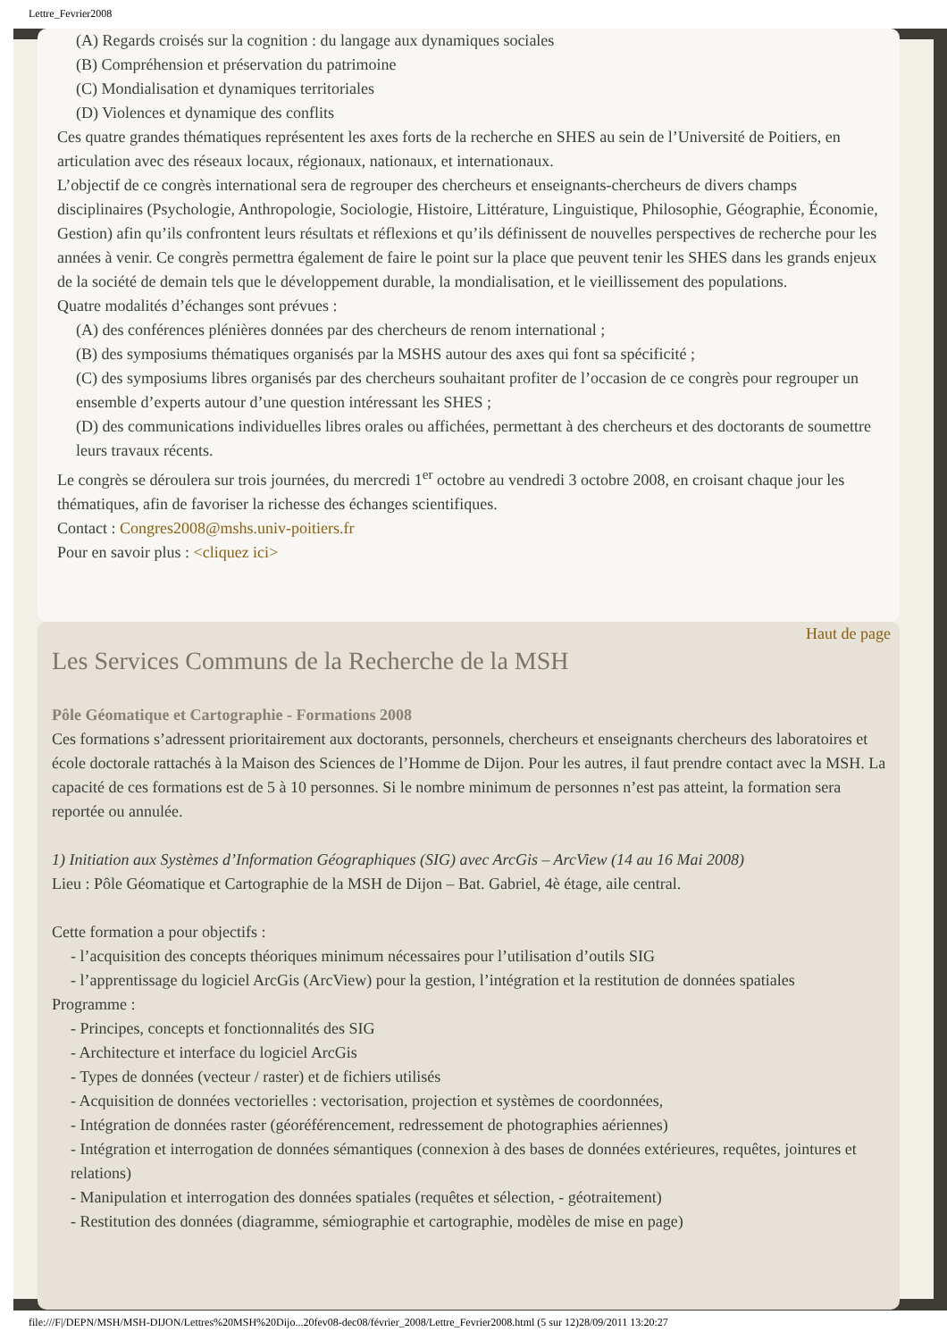Lettre_Fevrier2008
(A) Regards croisés sur la cognition : du langage aux dynamiques sociales
(B) Compréhension et préservation du patrimoine
(C) Mondialisation et dynamiques territoriales
(D) Violences et dynamique des conflits
Ces quatre grandes thématiques représentent les axes forts de la recherche en SHES au sein de l’Université de Poitiers, en articulation avec des réseaux locaux, régionaux, nationaux, et internationaux.
L’objectif de ce congrès international sera de regrouper des chercheurs et enseignants-chercheurs de divers champs disciplinaires (Psychologie, Anthropologie, Sociologie, Histoire, Littérature, Linguistique, Philosophie, Géographie, Économie, Gestion) afin qu’ils confrontent leurs résultats et réflexions et qu’ils définissent de nouvelles perspectives de recherche pour les années à venir. Ce congrès permettra également de faire le point sur la place que peuvent tenir les SHES dans les grands enjeux de la société de demain tels que le développement durable, la mondialisation, et le vieillissement des populations.
Quatre modalités d’échanges sont prévues :
(A) des conférences plénières données par des chercheurs de renom international ;
(B) des symposiums thématiques organisés par la MSHS autour des axes qui font sa spécificité ;
(C) des symposiums libres organisés par des chercheurs souhaitant profiter de l’occasion de ce congrès pour regrouper un ensemble d’experts autour d’une question intéressant les SHES ;
(D) des communications individuelles libres orales ou affichées, permettant à des chercheurs et des doctorants de soumettre leurs travaux récents.
Le congrès se déroulera sur trois journées, du mercredi 1<sup>er</sup> octobre au vendredi 3 octobre 2008, en croisant chaque jour les thématiques, afin de favoriser la richesse des échanges scientifiques.
Contact : Congres2008@mshs.univ-poitiers.fr
Pour en savoir plus : <cliquez ici>
Haut de page
Les Services Communs de la Recherche de la MSH
Pôle Géomatique et Cartographie - Formations 2008
Ces formations s’adressent prioritairement aux doctorants, personnels, chercheurs et enseignants chercheurs des laboratoires et école doctorale rattachés à la Maison des Sciences de l’Homme de Dijon. Pour les autres, il faut prendre contact avec la MSH. La capacité de ces formations est de 5 à 10 personnes. Si le nombre minimum de personnes n’est pas atteint, la formation sera reportée ou annulée.
1) Initiation aux Systèmes d’Information Géographiques (SIG) avec ArcGis – ArcView (14 au 16 Mai 2008)
Lieu : Pôle Géomatique et Cartographie de la MSH de Dijon – Bat. Gabriel, 4è étage, aile central.
Cette formation a pour objectifs :
- l’acquisition des concepts théoriques minimum nécessaires pour l’utilisation d’outils SIG
- l’apprentissage du logiciel ArcGis (ArcView) pour la gestion, l’intégration et la restitution de données spatiales
Programme :
- Principes, concepts et fonctionnalités des SIG
- Architecture et interface du logiciel ArcGis
- Types de données (vecteur / raster) et de fichiers utilisés
- Acquisition de données vectorielles : vectorisation, projection et systèmes de coordonnées,
- Intégration de données raster (géoréférencement, redressement de photographies aériennes)
- Intégration et interrogation de données sémantiques (connexion à des bases de données extérieures, requêtes, jointures et relations)
- Manipulation et interrogation des données spatiales (requêtes et sélection, - géotraitement)
- Restitution des données (diagramme, sémiographie et cartographie, modèles de mise en page)
file:///F|/DEPN/MSH/MSH-DIJON/Lettres%20MSH%20Dijo...20fev08-dec08/février_2008/Lettre_Fevrier2008.html (5 sur 12)28/09/2011 13:20:27